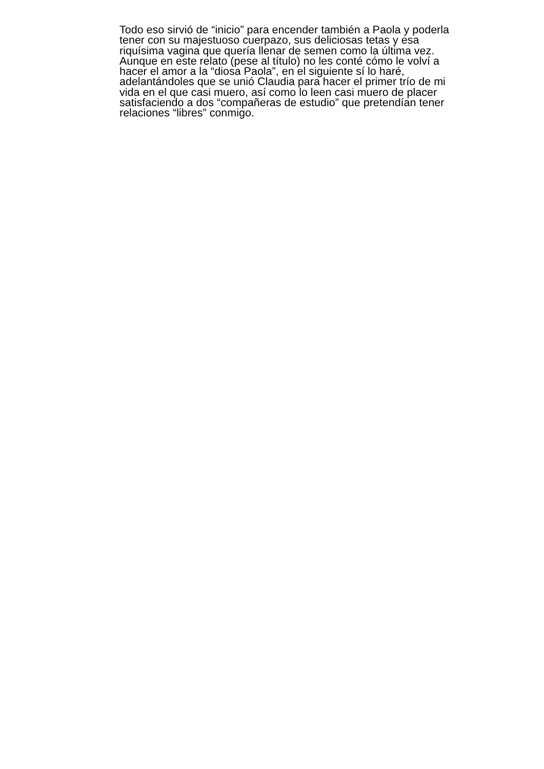Todo eso sirvió de “inicio” para encender también a Paola y poderla
tener con su majestuoso cuerpazo, sus deliciosas tetas y esa
riquísima vagina que quería llenar de semen como la última vez.
Aunque en este relato (pese al título) no les conté cómo le volví a
hacer el amor a la “diosa Paola”, en el siguiente sí lo haré,
adelantándoles que se unió Claudia para hacer el primer trío de mi
vida en el que casi muero, así como lo leen casi muero de placer
satisfaciendo a dos “compañeras de estudio” que pretendían tener
relaciones “libres” conmigo.